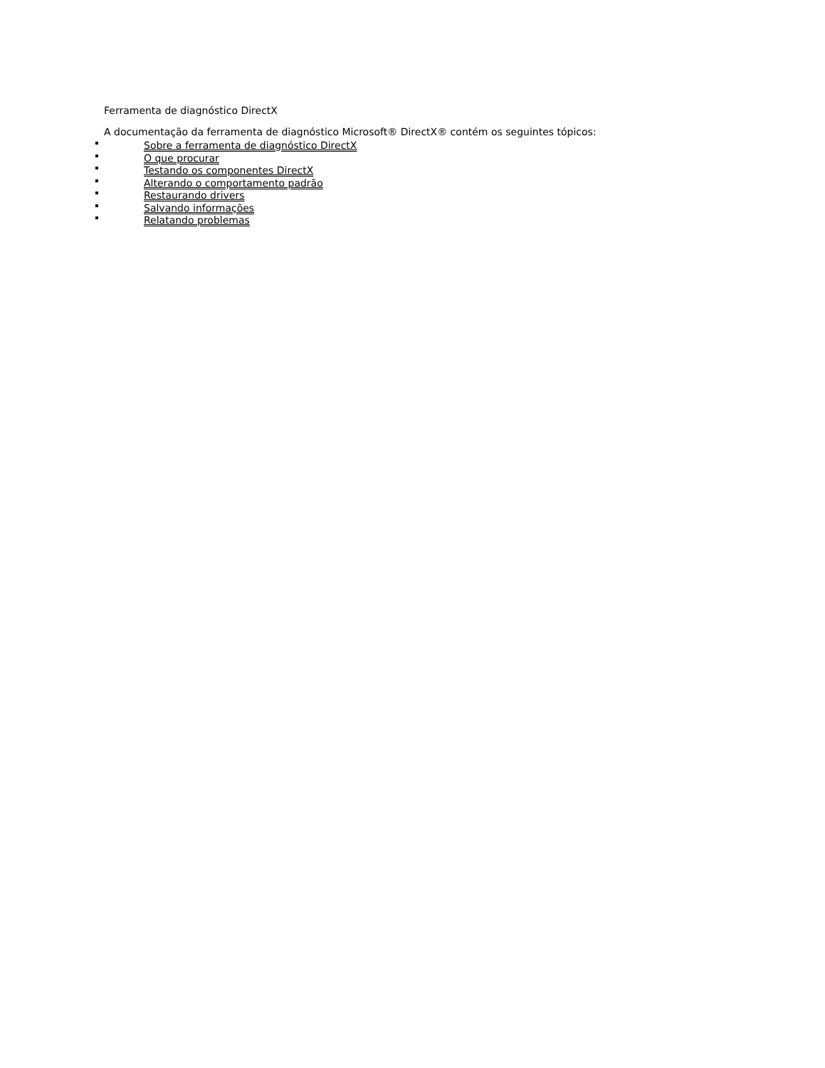Ferramenta de diagnóstico DirectX
A documentação da ferramenta de diagnóstico Microsoft® DirectX® contém os seguintes tópicos:
Sobre a ferramenta de diagnóstico DirectX
O que procurar
Testando os componentes DirectX
Alterando o comportamento padrão
Restaurando drivers
Salvando informações
Relatando problemas